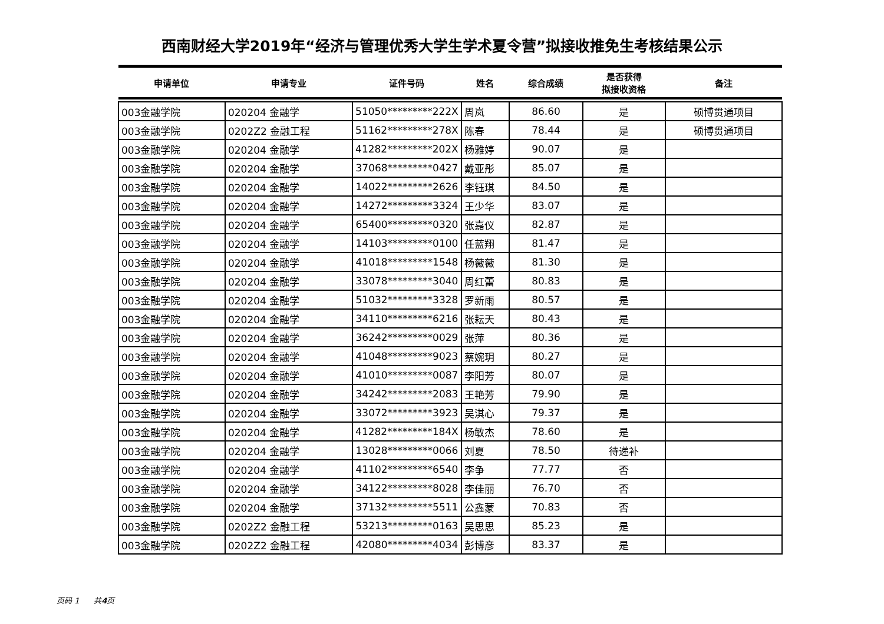西南财经大学2019年“经济与管理优秀大学生学术夏令营”拟接收推免生考核结果公示
| 申请单位 | 申请专业 | 证件号码 | 姓名 | 综合成绩 | 是否获得 拟接收资格 | 备注 |
| --- | --- | --- | --- | --- | --- | --- |
| 003金融学院 | 020204 金融学 | 51050*********222X | 周岚 | 86.60 | 是 | 硕博贯通项目 |
| 003金融学院 | 0202Z2 金融工程 | 51162*********278X | 陈春 | 78.44 | 是 | 硕博贯通项目 |
| 003金融学院 | 020204 金融学 | 41282*********202X | 杨雅婷 | 90.07 | 是 | |
| 003金融学院 | 020204 金融学 | 37068*********0427 | 戴亚彤 | 85.07 | 是 | |
| 003金融学院 | 020204 金融学 | 14022*********2626 | 李钰琪 | 84.50 | 是 | |
| 003金融学院 | 020204 金融学 | 14272*********3324 | 王少华 | 83.07 | 是 | |
| 003金融学院 | 020204 金融学 | 65400*********0320 | 张嘉仪 | 82.87 | 是 | |
| 003金融学院 | 020204 金融学 | 14103*********0100 | 任蓝翔 | 81.47 | 是 | |
| 003金融学院 | 020204 金融学 | 41018*********1548 | 杨薇薇 | 81.30 | 是 | |
| 003金融学院 | 020204 金融学 | 33078*********3040 | 周红蕾 | 80.83 | 是 | |
| 003金融学院 | 020204 金融学 | 51032*********3328 | 罗新雨 | 80.57 | 是 | |
| 003金融学院 | 020204 金融学 | 34110*********6216 | 张耘天 | 80.43 | 是 | |
| 003金融学院 | 020204 金融学 | 36242*********0029 | 张萍 | 80.36 | 是 | |
| 003金融学院 | 020204 金融学 | 41048*********9023 | 蔡婉玥 | 80.27 | 是 | |
| 003金融学院 | 020204 金融学 | 41010*********0087 | 李阳芳 | 80.07 | 是 | |
| 003金融学院 | 020204 金融学 | 34242*********2083 | 王艳芳 | 79.90 | 是 | |
| 003金融学院 | 020204 金融学 | 33072*********3923 | 吴淇心 | 79.37 | 是 | |
| 003金融学院 | 020204 金融学 | 41282*********184X | 杨敏杰 | 78.60 | 是 | |
| 003金融学院 | 020204 金融学 | 13028*********0066 | 刘夏 | 78.50 | 待递补 | |
| 003金融学院 | 020204 金融学 | 41102*********6540 | 李争 | 77.77 | 否 | |
| 003金融学院 | 020204 金融学 | 34122*********8028 | 李佳丽 | 76.70 | 否 | |
| 003金融学院 | 020204 金融学 | 37132*********5511 | 公鑫蒙 | 70.83 | 否 | |
| 003金融学院 | 0202Z2 金融工程 | 53213*********0163 | 吴思思 | 85.23 | 是 | |
| 003金融学院 | 0202Z2 金融工程 | 42080*********4034 | 彭博彦 | 83.37 | 是 | |
页码 1 共4页